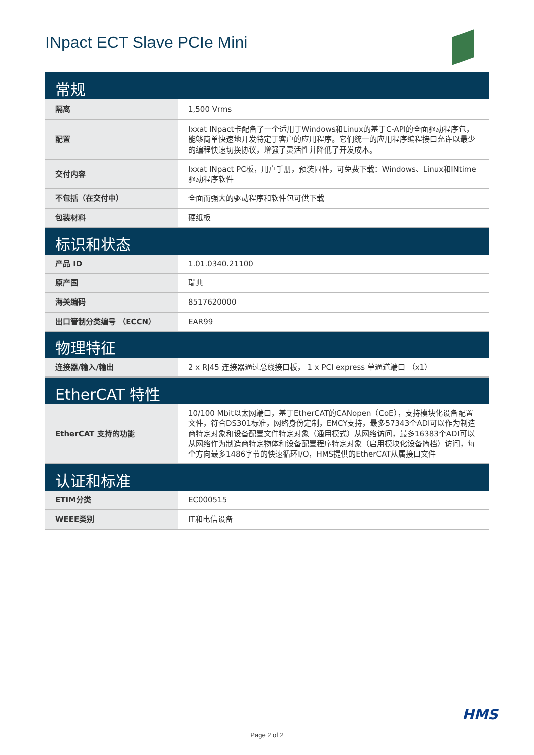INpact ECT Slave PCIe Mini
| 常规 | |
| --- | --- |
| 隔离 | 1,500 Vrms |
| 配置 | Ixxat INpact卡配备了一个适用于Windows和Linux的基于C-API的全面驱动程序包，能够简单快速地开发特定于客户的应用程序。它们统一的应用程序编程接口允许以最少的编程快速切换协议，增强了灵活性并降低了开发成本。 |
| 交付内容 | Ixxat INpact PC板，用户手册，预装固件，可免费下载：Windows、Linux和INtime驱动程序软件 |
| 不包括（在交付中） | 全面而强大的驱动程序和软件包可供下载 |
| 包装材料 | 硬纸板 |
| 标识和状态 | |
| 产品 ID | 1.01.0340.21100 |
| 原产国 | 瑞典 |
| 海关编码 | 8517620000 |
| 出口管制分类编号 （ECCN） | EAR99 |
| 物理特征 | |
| 连接器/输入/输出 | 2 x RJ45 连接器通过总线接口板， 1 x PCI express 单通道端口 （x1） |
| EtherCAT 特性 | |
| EtherCAT 支持的功能 | 10/100 Mbit以太网端口，基于EtherCAT的CANopen（CoE），支持模块化设备配置文件，符合DS301标准，网络身份定制，EMCY支持，最多57343个ADI可以作为制造商特定对象和设备配置文件特定对象（通用模式）从网络访问，最多16383个ADI可以从网络作为制造商特定物体和设备配置程序特定对象（启用模块化设备简档）访问，每个方向最多1486字节的快速循环I/O，HMS提供的EtherCAT从属接口文件 |
| 认证和标准 | |
| ETIM分类 | EC000515 |
| WEEE类别 | IT和电信设备 |
HMS
Page 2 of 2